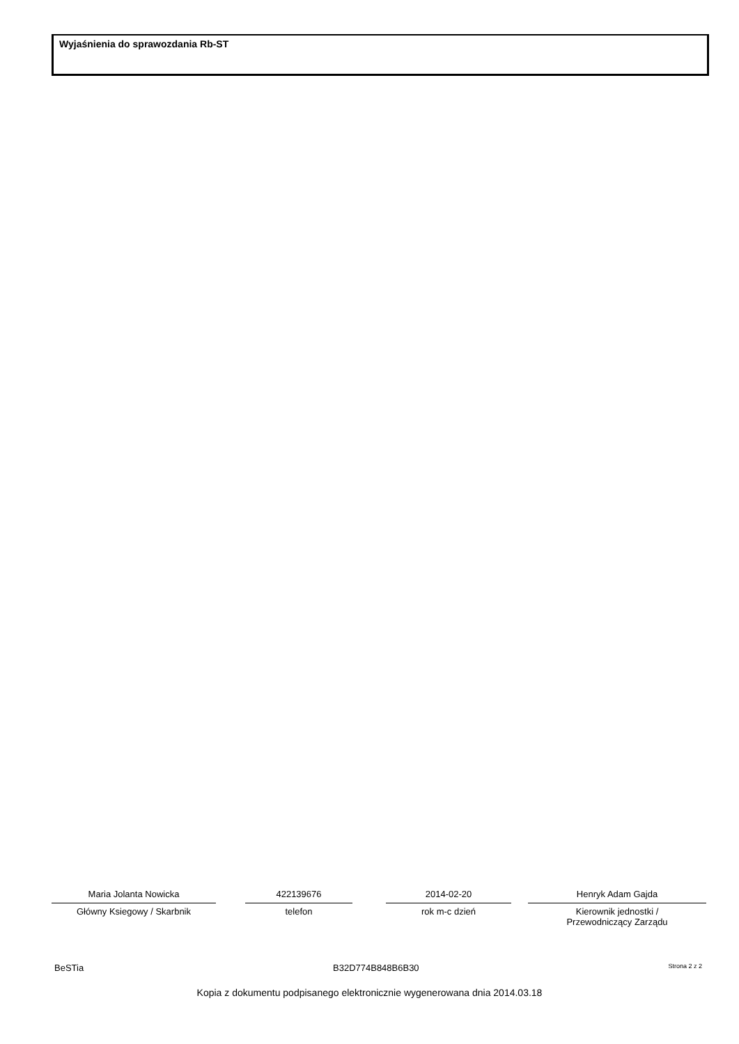Wyjaśnienia do sprawozdania Rb-ST
Maria Jolanta Nowicka
Główny Ksiegowy / Skarbnik
422139676
telefon
2014-02-20
rok m-c dzień
Henryk Adam Gajda
Kierownik jednostki /
Przewodniczący Zarządu
BeSTia B32D774B848B6B30 Strona 2 z 2
Kopia z dokumentu podpisanego elektronicznie wygenerowana dnia 2014.03.18